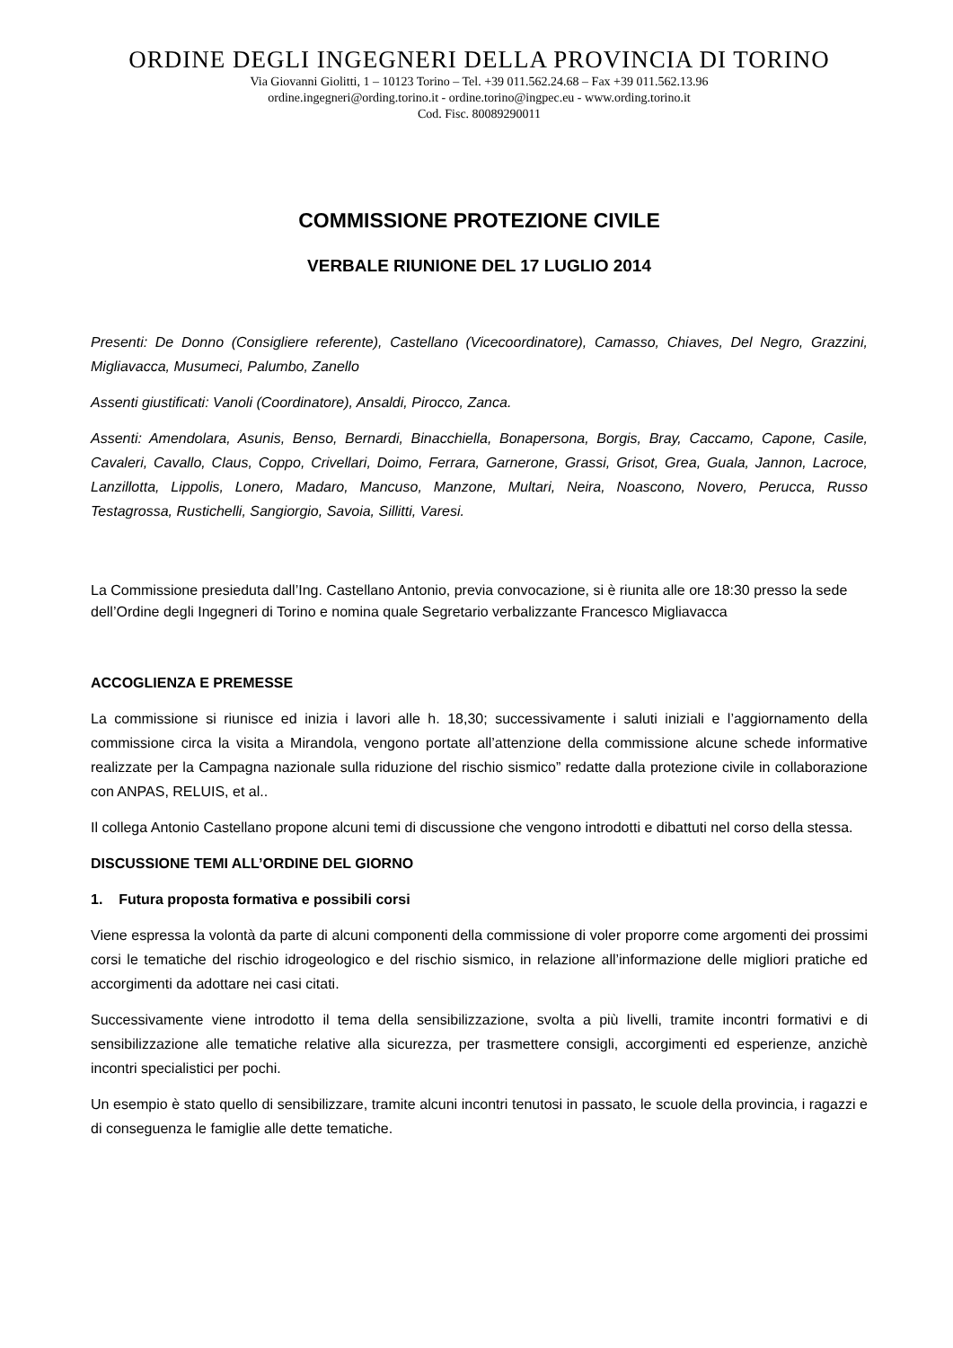ORDINE DEGLI INGEGNERI DELLA PROVINCIA DI TORINO
Via Giovanni Giolitti, 1 – 10123 Torino – Tel. +39 011.562.24.68 – Fax +39 011.562.13.96
ordine.ingegneri@ording.torino.it - ordine.torino@ingpec.eu - www.ording.torino.it
Cod. Fisc. 80089290011
COMMISSIONE PROTEZIONE CIVILE
VERBALE RIUNIONE DEL 17 LUGLIO 2014
Presenti: De Donno (Consigliere referente), Castellano (Vicecoordinatore), Camasso, Chiaves, Del Negro, Grazzini, Migliavacca, Musumeci, Palumbo, Zanello
Assenti giustificati: Vanoli (Coordinatore), Ansaldi, Pirocco, Zanca.
Assenti: Amendolara, Asunis, Benso, Bernardi, Binacchiella, Bonapersona, Borgis, Bray, Caccamo, Capone, Casile, Cavaleri, Cavallo, Claus, Coppo, Crivellari, Doimo, Ferrara, Garnerone, Grassi, Grisot, Grea, Guala, Jannon, Lacroce, Lanzillotta, Lippolis, Lonero, Madaro, Mancuso, Manzone, Multari, Neira, Noascono, Novero, Perucca, Russo Testagrossa, Rustichelli, Sangiorgio, Savoia, Sillitti, Varesi.
La Commissione presieduta dall’Ing. Castellano Antonio, previa convocazione, si è riunita alle ore 18:30 presso la sede dell’Ordine degli Ingegneri di Torino e nomina quale Segretario verbalizzante Francesco Migliavacca
ACCOGLIENZA E PREMESSE
La commissione si riunisce ed inizia i lavori alle h. 18,30; successivamente i saluti iniziali e l’aggiornamento della commissione circa la visita a Mirandola, vengono portate all’attenzione della commissione alcune schede informative realizzate per la Campagna nazionale sulla riduzione del rischio sismico” redatte dalla protezione civile in collaborazione con ANPAS, RELUIS, et al..
Il collega Antonio Castellano propone alcuni temi di discussione che vengono introdotti e dibattuti nel corso della stessa.
DISCUSSIONE TEMI ALL’ORDINE DEL GIORNO
1. Futura proposta formativa e possibili corsi
Viene espressa la volontà da parte di alcuni componenti della commissione di voler proporre come argomenti dei prossimi corsi le tematiche del rischio idrogeologico e del rischio sismico, in relazione all’informazione delle migliori pratiche ed accorgimenti da adottare nei casi citati.
Successivamente viene introdotto il tema della sensibilizzazione, svolta a più livelli, tramite incontri formativi e di sensibilizzazione alle tematiche relative alla sicurezza, per trasmettere consigli, accorgimenti ed esperienze, anzichè incontri specialistici per pochi.
Un esempio è stato quello di sensibilizzare, tramite alcuni incontri tenutosi in passato, le scuole della provincia, i ragazzi e di conseguenza le famiglie alle dette tematiche.